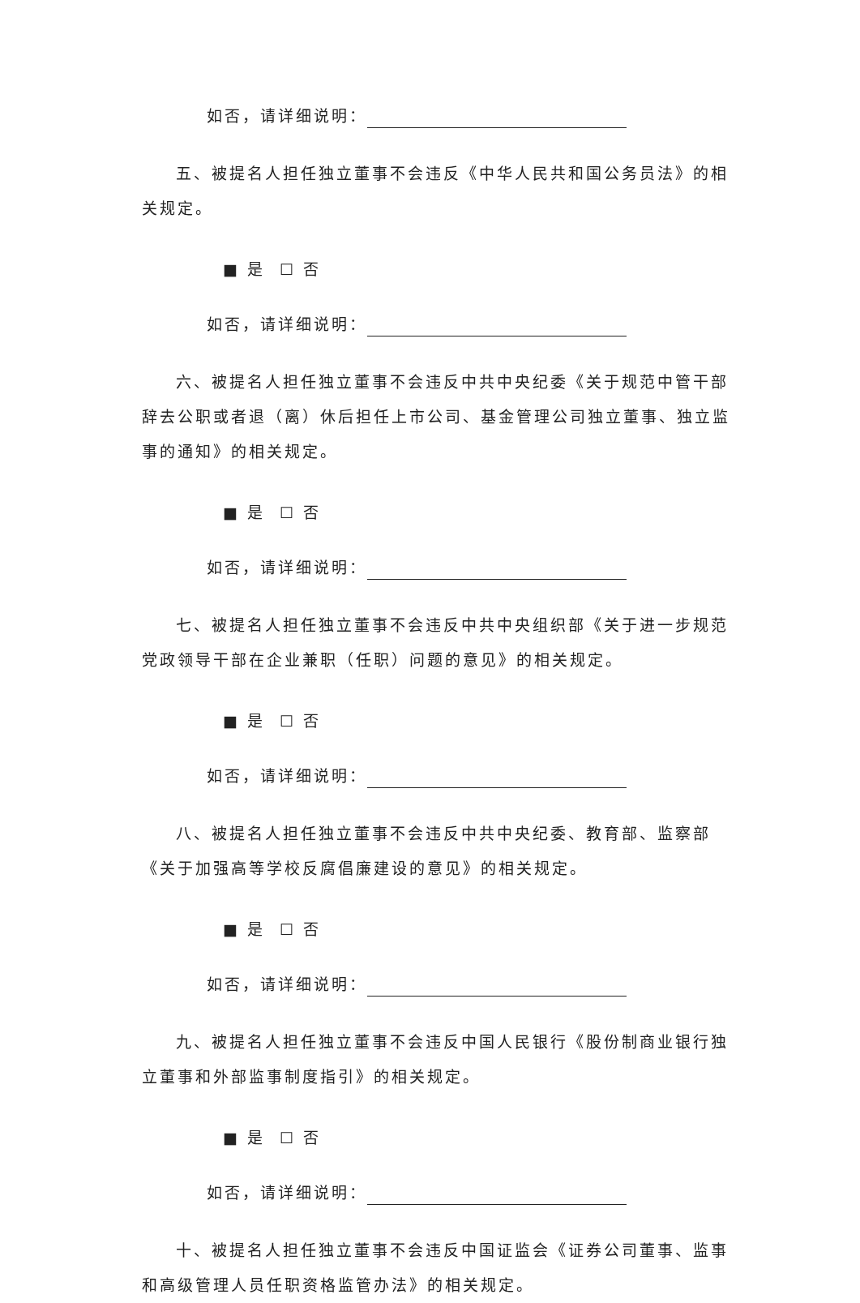如否，请详细说明：
五、被提名人担任独立董事不会违反《中华人民共和国公务员法》的相关规定。
■ 是 ☐ 否
如否，请详细说明：
六、被提名人担任独立董事不会违反中共中央纪委《关于规范中管干部辞去公职或者退（离）休后担任上市公司、基金管理公司独立董事、独立监事的通知》的相关规定。
■ 是 ☐ 否
如否，请详细说明：
七、被提名人担任独立董事不会违反中共中央组织部《关于进一步规范党政领导干部在企业兼职（任职）问题的意见》的相关规定。
■ 是 ☐ 否
如否，请详细说明：
八、被提名人担任独立董事不会违反中共中央纪委、教育部、监察部《关于加强高等学校反腐倡廉建设的意见》的相关规定。
■ 是 ☐ 否
如否，请详细说明：
九、被提名人担任独立董事不会违反中国人民银行《股份制商业银行独立董事和外部监事制度指引》的相关规定。
■ 是 ☐ 否
如否，请详细说明：
十、被提名人担任独立董事不会违反中国证监会《证券公司董事、监事和高级管理人员任职资格监管办法》的相关规定。